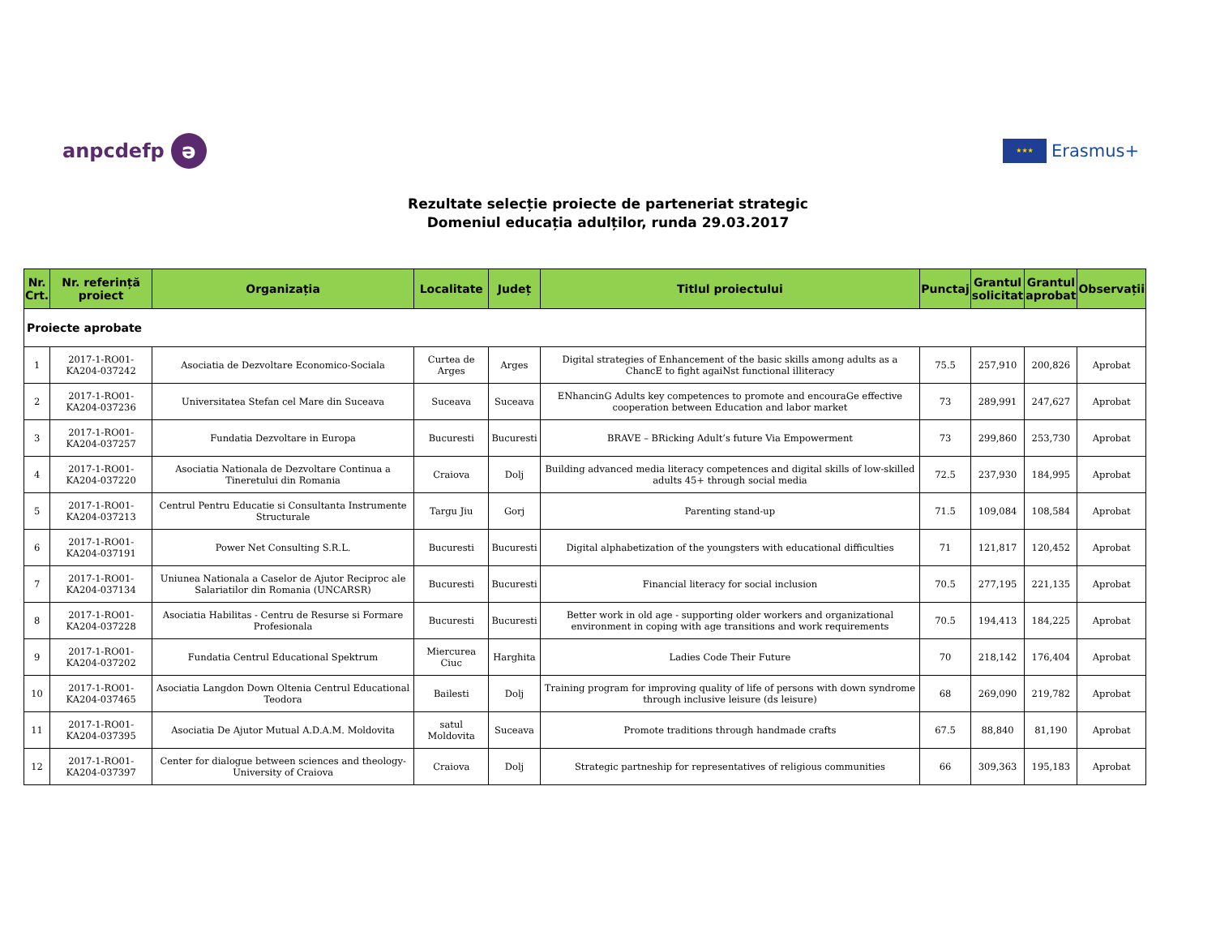anpcdefp ə
★★★ Erasmus+
Rezultate selecție proiecte de parteneriat strategic
Domeniul educația adulților, runda 29.03.2017
| Nr. Crt. | Nr. referință proiect | Organizația | Localitate | Județ | Titlul proiectului | Punctaj | Grantul solicitat | Grantul aprobat | Observații |
| --- | --- | --- | --- | --- | --- | --- | --- | --- | --- |
| Proiecte aprobate | | | | | | | | | |
| 1 | 2017-1-RO01-KA204-037242 | Asociatia de Dezvoltare Economico-Sociala | Curtea de Arges | Arges | Digital strategies of Enhancement of the basic skills among adults as a ChancE to fight agaiNst functional illiteracy | 75.5 | 257,910 | 200,826 | Aprobat |
| 2 | 2017-1-RO01-KA204-037236 | Universitatea Stefan cel Mare din Suceava | Suceava | Suceava | ENhancinG Adults key competences to promote and encouraGe effective cooperation between Education and labor market | 73 | 289,991 | 247,627 | Aprobat |
| 3 | 2017-1-RO01-KA204-037257 | Fundatia Dezvoltare in Europa | Bucuresti | Bucuresti | BRAVE – BRicking Adult’s future Via Empowerment | 73 | 299,860 | 253,730 | Aprobat |
| 4 | 2017-1-RO01-KA204-037220 | Asociatia Nationala de Dezvoltare Continua a Tineretului din Romania | Craiova | Dolj | Building advanced media literacy competences and digital skills of low-skilled adults 45+ through social media | 72.5 | 237,930 | 184,995 | Aprobat |
| 5 | 2017-1-RO01-KA204-037213 | Centrul Pentru Educatie si Consultanta Instrumente Structurale | Targu Jiu | Gorj | Parenting stand-up | 71.5 | 109,084 | 108,584 | Aprobat |
| 6 | 2017-1-RO01-KA204-037191 | Power Net Consulting S.R.L. | Bucuresti | Bucuresti | Digital alphabetization of the youngsters with educational difficulties | 71 | 121,817 | 120,452 | Aprobat |
| 7 | 2017-1-RO01-KA204-037134 | Uniunea Nationala a Caselor de Ajutor Reciproc ale Salariatilor din Romania (UNCARSR) | Bucuresti | Bucuresti | Financial literacy for social inclusion | 70.5 | 277,195 | 221,135 | Aprobat |
| 8 | 2017-1-RO01-KA204-037228 | Asociatia Habilitas - Centru de Resurse si Formare Profesionala | Bucuresti | Bucuresti | Better work in old age - supporting older workers and organizational environment in coping with age transitions and work requirements | 70.5 | 194,413 | 184,225 | Aprobat |
| 9 | 2017-1-RO01-KA204-037202 | Fundatia Centrul Educational Spektrum | Miercurea Ciuc | Harghita | Ladies Code Their Future | 70 | 218,142 | 176,404 | Aprobat |
| 10 | 2017-1-RO01-KA204-037465 | Asociatia Langdon Down Oltenia Centrul Educational Teodora | Bailesti | Dolj | Training program for improving quality of life of persons with down syndrome through inclusive leisure (ds leisure) | 68 | 269,090 | 219,782 | Aprobat |
| 11 | 2017-1-RO01-KA204-037395 | Asociatia De Ajutor Mutual A.D.A.M. Moldovita | satul Moldovita | Suceava | Promote traditions through handmade crafts | 67.5 | 88,840 | 81,190 | Aprobat |
| 12 | 2017-1-RO01-KA204-037397 | Center for dialogue between sciences and theology-University of Craiova | Craiova | Dolj | Strategic partneship for representatives of religious communities | 66 | 309,363 | 195,183 | Aprobat |